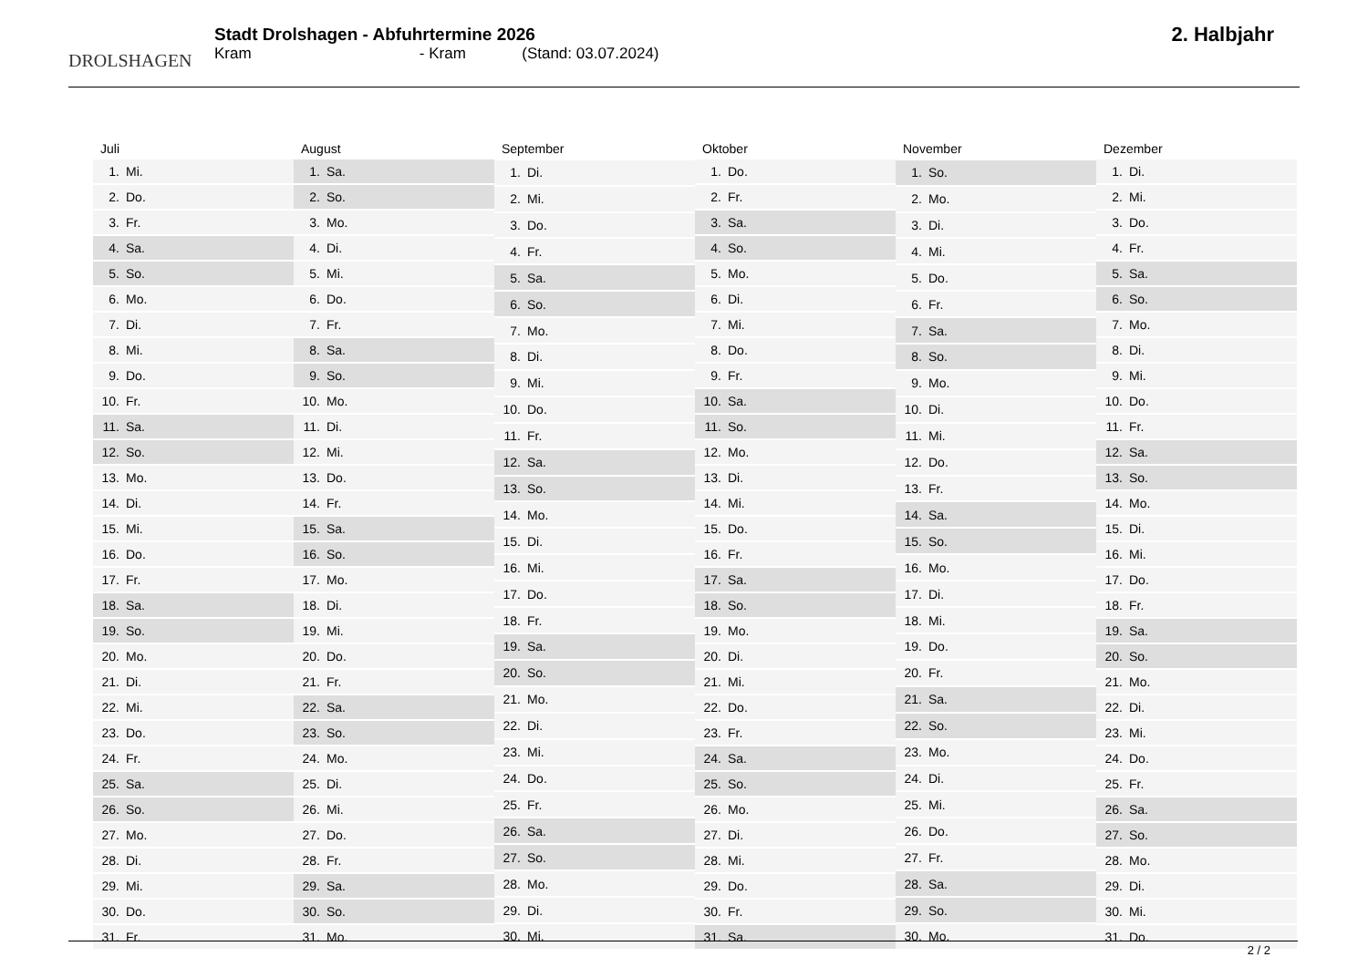DROLSHAGEN
Stadt Drolshagen - Abfuhrtermine 2026
Kram - Kram (Stand: 03.07.2024)
2. Halbjahr
| Juli | |
| --- | --- |
| 1. | Mi. |
| 2. | Do. |
| 3. | Fr. |
| 4. | Sa. |
| 5. | So. |
| 6. | Mo. |
| 7. | Di. |
| 8. | Mi. |
| 9. | Do. |
| 10. | Fr. |
| 11. | Sa. |
| 12. | So. |
| 13. | Mo. |
| 14. | Di. |
| 15. | Mi. |
| 16. | Do. |
| 17. | Fr. |
| 18. | Sa. |
| 19. | So. |
| 20. | Mo. |
| 21. | Di. |
| 22. | Mi. |
| 23. | Do. |
| 24. | Fr. |
| 25. | Sa. |
| 26. | So. |
| 27. | Mo. |
| 28. | Di. |
| 29. | Mi. |
| 30. | Do. |
| 31. | Fr. |
| August | |
| --- | --- |
| 1. | Sa. |
| 2. | So. |
| 3. | Mo. |
| 4. | Di. |
| 5. | Mi. |
| 6. | Do. |
| 7. | Fr. |
| 8. | Sa. |
| 9. | So. |
| 10. | Mo. |
| 11. | Di. |
| 12. | Mi. |
| 13. | Do. |
| 14. | Fr. |
| 15. | Sa. |
| 16. | So. |
| 17. | Mo. |
| 18. | Di. |
| 19. | Mi. |
| 20. | Do. |
| 21. | Fr. |
| 22. | Sa. |
| 23. | So. |
| 24. | Mo. |
| 25. | Di. |
| 26. | Mi. |
| 27. | Do. |
| 28. | Fr. |
| 29. | Sa. |
| 30. | So. |
| 31. | Mo. |
| September | |
| --- | --- |
| 1. | Di. |
| 2. | Mi. |
| 3. | Do. |
| 4. | Fr. |
| 5. | Sa. |
| 6. | So. |
| 7. | Mo. |
| 8. | Di. |
| 9. | Mi. |
| 10. | Do. |
| 11. | Fr. |
| 12. | Sa. |
| 13. | So. |
| 14. | Mo. |
| 15. | Di. |
| 16. | Mi. |
| 17. | Do. |
| 18. | Fr. |
| 19. | Sa. |
| 20. | So. |
| 21. | Mo. |
| 22. | Di. |
| 23. | Mi. |
| 24. | Do. |
| 25. | Fr. |
| 26. | Sa. |
| 27. | So. |
| 28. | Mo. |
| 29. | Di. |
| 30. | Mi. |
| Oktober | |
| --- | --- |
| 1. | Do. |
| 2. | Fr. |
| 3. | Sa. |
| 4. | So. |
| 5. | Mo. |
| 6. | Di. |
| 7. | Mi. |
| 8. | Do. |
| 9. | Fr. |
| 10. | Sa. |
| 11. | So. |
| 12. | Mo. |
| 13. | Di. |
| 14. | Mi. |
| 15. | Do. |
| 16. | Fr. |
| 17. | Sa. |
| 18. | So. |
| 19. | Mo. |
| 20. | Di. |
| 21. | Mi. |
| 22. | Do. |
| 23. | Fr. |
| 24. | Sa. |
| 25. | So. |
| 26. | Mo. |
| 27. | Di. |
| 28. | Mi. |
| 29. | Do. |
| 30. | Fr. |
| 31. | Sa. |
| November | |
| --- | --- |
| 1. | So. |
| 2. | Mo. |
| 3. | Di. |
| 4. | Mi. |
| 5. | Do. |
| 6. | Fr. |
| 7. | Sa. |
| 8. | So. |
| 9. | Mo. |
| 10. | Di. |
| 11. | Mi. |
| 12. | Do. |
| 13. | Fr. |
| 14. | Sa. |
| 15. | So. |
| 16. | Mo. |
| 17. | Di. |
| 18. | Mi. |
| 19. | Do. |
| 20. | Fr. |
| 21. | Sa. |
| 22. | So. |
| 23. | Mo. |
| 24. | Di. |
| 25. | Mi. |
| 26. | Do. |
| 27. | Fr. |
| 28. | Sa. |
| 29. | So. |
| 30. | Mo. |
| Dezember | |
| --- | --- |
| 1. | Di. |
| 2. | Mi. |
| 3. | Do. |
| 4. | Fr. |
| 5. | Sa. |
| 6. | So. |
| 7. | Mo. |
| 8. | Di. |
| 9. | Mi. |
| 10. | Do. |
| 11. | Fr. |
| 12. | Sa. |
| 13. | So. |
| 14. | Mo. |
| 15. | Di. |
| 16. | Mi. |
| 17. | Do. |
| 18. | Fr. |
| 19. | Sa. |
| 20. | So. |
| 21. | Mo. |
| 22. | Di. |
| 23. | Mi. |
| 24. | Do. |
| 25. | Fr. |
| 26. | Sa. |
| 27. | So. |
| 28. | Mo. |
| 29. | Di. |
| 30. | Mi. |
| 31. | Do. |
2 / 2